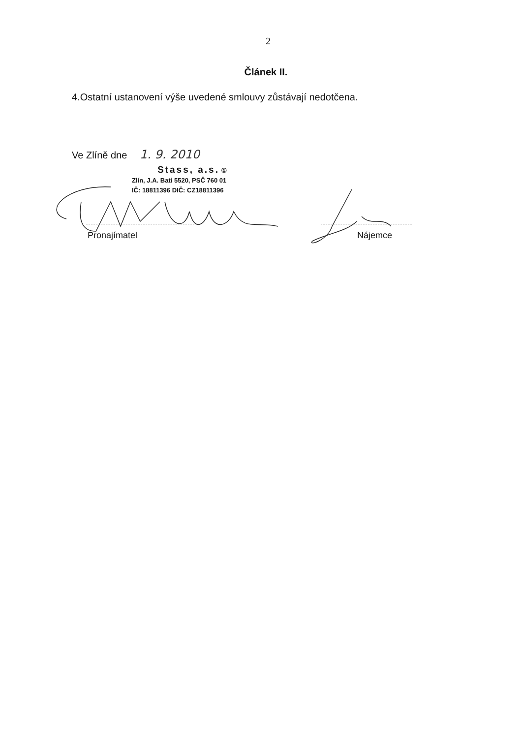2
Článek II.
4.Ostatní ustanovení výše uvedené smlouvy zůstávají nedotčena.
Ve Zlíně dne 1. 9. 2010
Stass, a.s. ①
Zlín, J.A. Bati 5520, PSČ 760 01
IČ: 18811396 DIČ: CZ18811396
Pronajímatel Nájemce